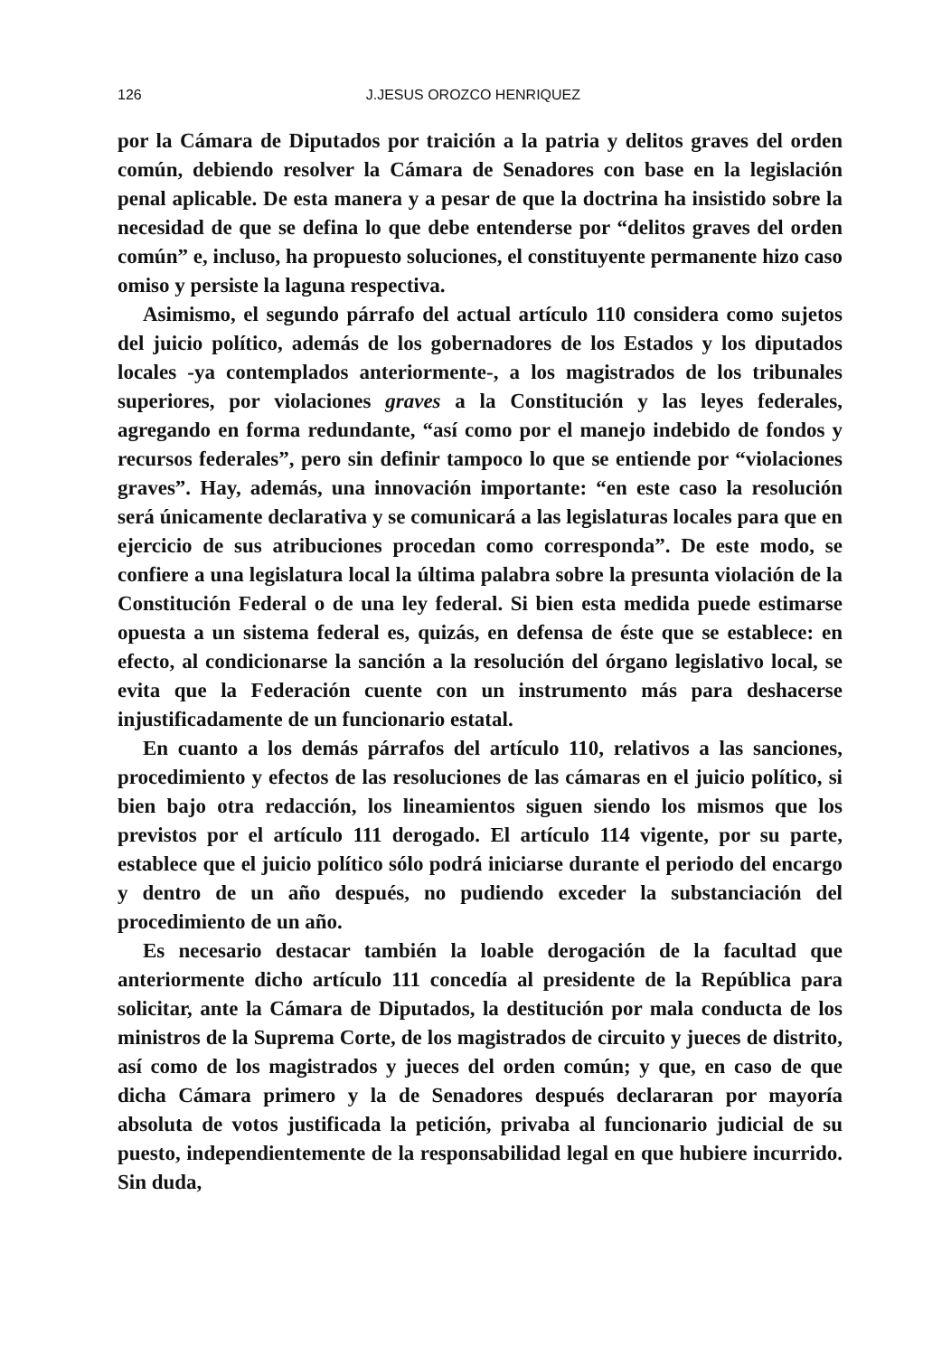126 J.JESUS OROZCO HENRIQUEZ
por la Cámara de Diputados por traición a la patria y delitos graves del orden común, debiendo resolver la Cámara de Senadores con base en la legislación penal aplicable. De esta manera y a pesar de que la doctrina ha insistido sobre la necesidad de que se defina lo que debe entenderse por “delitos graves del orden común” e, incluso, ha propuesto soluciones, el constituyente permanente hizo caso omiso y persiste la laguna respectiva.
Asimismo, el segundo párrafo del actual artículo 110 considera como sujetos del juicio político, además de los gobernadores de los Estados y los diputados locales -ya contemplados anteriormente-, a los magistrados de los tribunales superiores, por violaciones graves a la Constitución y las leyes federales, agregando en forma redundante, “así como por el manejo indebido de fondos y recursos federales”, pero sin definir tampoco lo que se entiende por “violaciones graves”. Hay, además, una innovación importante: “en este caso la resolución será únicamente declarativa y se comunicará a las legislaturas locales para que en ejercicio de sus atribuciones procedan como corresponda”. De este modo, se confiere a una legislatura local la última palabra sobre la presunta violación de la Constitución Federal o de una ley federal. Si bien esta medida puede estimarse opuesta a un sistema federal es, quizás, en defensa de éste que se establece: en efecto, al condicionarse la sanción a la resolución del órgano legislativo local, se evita que la Federación cuente con un instrumento más para deshacerse injustificadamente de un funcionario estatal.
En cuanto a los demás párrafos del artículo 110, relativos a las sanciones, procedimiento y efectos de las resoluciones de las cámaras en el juicio político, si bien bajo otra redacción, los lineamientos siguen siendo los mismos que los previstos por el artículo 111 derogado. El artículo 114 vigente, por su parte, establece que el juicio político sólo podrá iniciarse durante el periodo del encargo y dentro de un año después, no pudiendo exceder la substanciación del procedimiento de un año.
Es necesario destacar también la loable derogación de la facultad que anteriormente dicho artículo 111 concedía al presidente de la República para solicitar, ante la Cámara de Diputados, la destitución por mala conducta de los ministros de la Suprema Corte, de los magistrados de circuito y jueces de distrito, así como de los magistrados y jueces del orden común; y que, en caso de que dicha Cámara primero y la de Senadores después declararan por mayoría absoluta de votos justificada la petición, privaba al funcionario judicial de su puesto, independientemente de la responsabilidad legal en que hubiere incurrido. Sin duda,